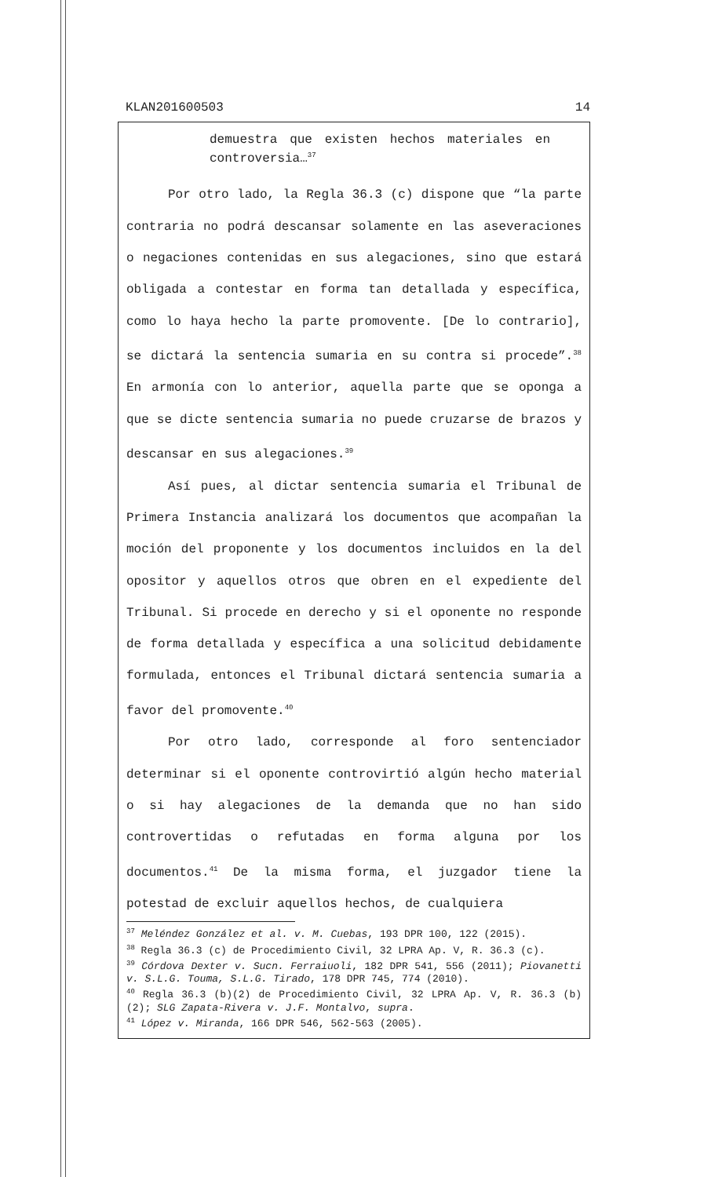KLAN201600503 14
demuestra que existen hechos materiales en controversia…<sup>37</sup>
Por otro lado, la Regla 36.3 (c) dispone que “la parte contraria no podrá descansar solamente en las aseveraciones o negaciones contenidas en sus alegaciones, sino que estará obligada a contestar en forma tan detallada y específica, como lo haya hecho la parte promovente. [De lo contrario], se dictará la sentencia sumaria en su contra si procede”.<sup>38</sup> En armonía con lo anterior, aquella parte que se oponga a que se dicte sentencia sumaria no puede cruzarse de brazos y descansar en sus alegaciones.<sup>39</sup>
Así pues, al dictar sentencia sumaria el Tribunal de Primera Instancia analizará los documentos que acompañan la moción del proponente y los documentos incluidos en la del opositor y aquellos otros que obren en el expediente del Tribunal. Si procede en derecho y si el oponente no responde de forma detallada y específica a una solicitud debidamente formulada, entonces el Tribunal dictará sentencia sumaria a favor del promovente.<sup>40</sup>
Por otro lado, corresponde al foro sentenciador determinar si el oponente controvirtió algún hecho material o si hay alegaciones de la demanda que no han sido controvertidas o refutadas en forma alguna por los documentos.<sup>41</sup> De la misma forma, el juzgador tiene la potestad de excluir aquellos hechos, de cualquiera
<sup>37</sup> Meléndez González et al. v. M. Cuebas, 193 DPR 100, 122 (2015).
<sup>38</sup> Regla 36.3 (c) de Procedimiento Civil, 32 LPRA Ap. V, R. 36.3 (c).
<sup>39</sup> Córdova Dexter v. Sucn. Ferraiuoli, 182 DPR 541, 556 (2011); Piovanetti v. S.L.G. Touma, S.L.G. Tirado, 178 DPR 745, 774 (2010).
<sup>40</sup> Regla 36.3 (b)(2) de Procedimiento Civil, 32 LPRA Ap. V, R. 36.3 (b)(2); SLG Zapata-Rivera v. J.F. Montalvo, supra.
<sup>41</sup> López v. Miranda, 166 DPR 546, 562-563 (2005).